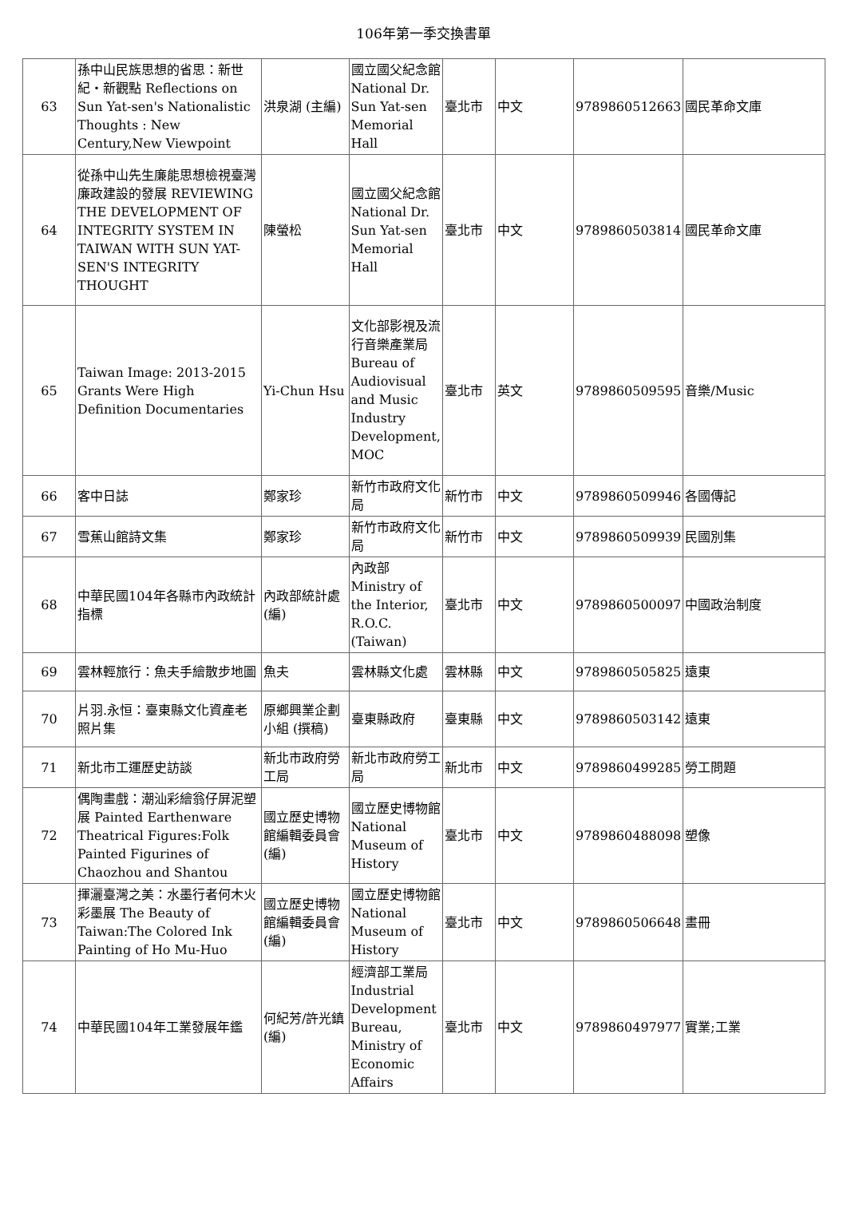106年第一季交換書單
| 63 | 孫中山民族思想的省思：新世紀・新觀點 Reflections on Sun Yat-sen's Nationalistic Thoughts : New Century,New Viewpoint | 洪泉湖 (主編) | 國立國父紀念館 National Dr. Sun Yat-sen Memorial Hall | 臺北市 | 中文 | 9789860512663 | 國民革命文庫 |
| 64 | 從孫中山先生廉能思想檢視臺灣廉政建設的發展 REVIEWING THE DEVELOPMENT OF INTEGRITY SYSTEM IN TAIWAN WITH SUN YAT-SEN'S INTEGRITY THOUGHT | 陳螢松 | 國立國父紀念館 National Dr. Sun Yat-sen Memorial Hall | 臺北市 | 中文 | 9789860503814 | 國民革命文庫 |
| 65 | Taiwan Image: 2013-2015 Grants Were High Definition Documentaries | Yi-Chun Hsu | 文化部影視及流行音樂產業局 Bureau of Audiovisual and Music Industry Development, MOC | 臺北市 | 英文 | 9789860509595 | 音樂/Music |
| 66 | 客中日誌 | 鄭家珍 | 新竹市政府文化局 | 新竹市 | 中文 | 9789860509946 | 各國傳記 |
| 67 | 雪蕉山館詩文集 | 鄭家珍 | 新竹市政府文化局 | 新竹市 | 中文 | 9789860509939 | 民國別集 |
| 68 | 中華民國104年各縣市內政統計指標 | 內政部統計處 (編) | 內政部 Ministry of the Interior, R.O.C.(Taiwan) | 臺北市 | 中文 | 9789860500097 | 中國政治制度 |
| 69 | 雲林輕旅行：魚夫手繪散步地圖 | 魚夫 | 雲林縣文化處 | 雲林縣 | 中文 | 9789860505825 | 遠東 |
| 70 | 片羽.永恒：臺東縣文化資產老照片集 | 原鄉興業企劃小組 (撰稿) | 臺東縣政府 | 臺東縣 | 中文 | 9789860503142 | 遠東 |
| 71 | 新北市工運歷史訪談 | 新北市政府勞工局 | 新北市政府勞工局 | 新北市 | 中文 | 9789860499285 | 勞工問題 |
| 72 | 偶陶畫戲：潮汕彩繪翁仔屏泥塑展 Painted Earthenware Theatrical Figures:Folk Painted Figurines of Chaozhou and Shantou | 國立歷史博物館編輯委員會 (編) | 國立歷史博物館 National Museum of History | 臺北市 | 中文 | 9789860488098 | 塑像 |
| 73 | 揮灑臺灣之美：水墨行者何木火彩墨展 The Beauty of Taiwan:The Colored Ink Painting of Ho Mu-Huo | 國立歷史博物館編輯委員會 (編) | 國立歷史博物館 National Museum of History | 臺北市 | 中文 | 9789860506648 | 畫冊 |
| 74 | 中華民國104年工業發展年鑑 | 何紀芳/許光鎮 (編) | 經濟部工業局 Industrial Development Bureau, Ministry of Economic Affairs | 臺北市 | 中文 | 9789860497977 | 實業;工業 |